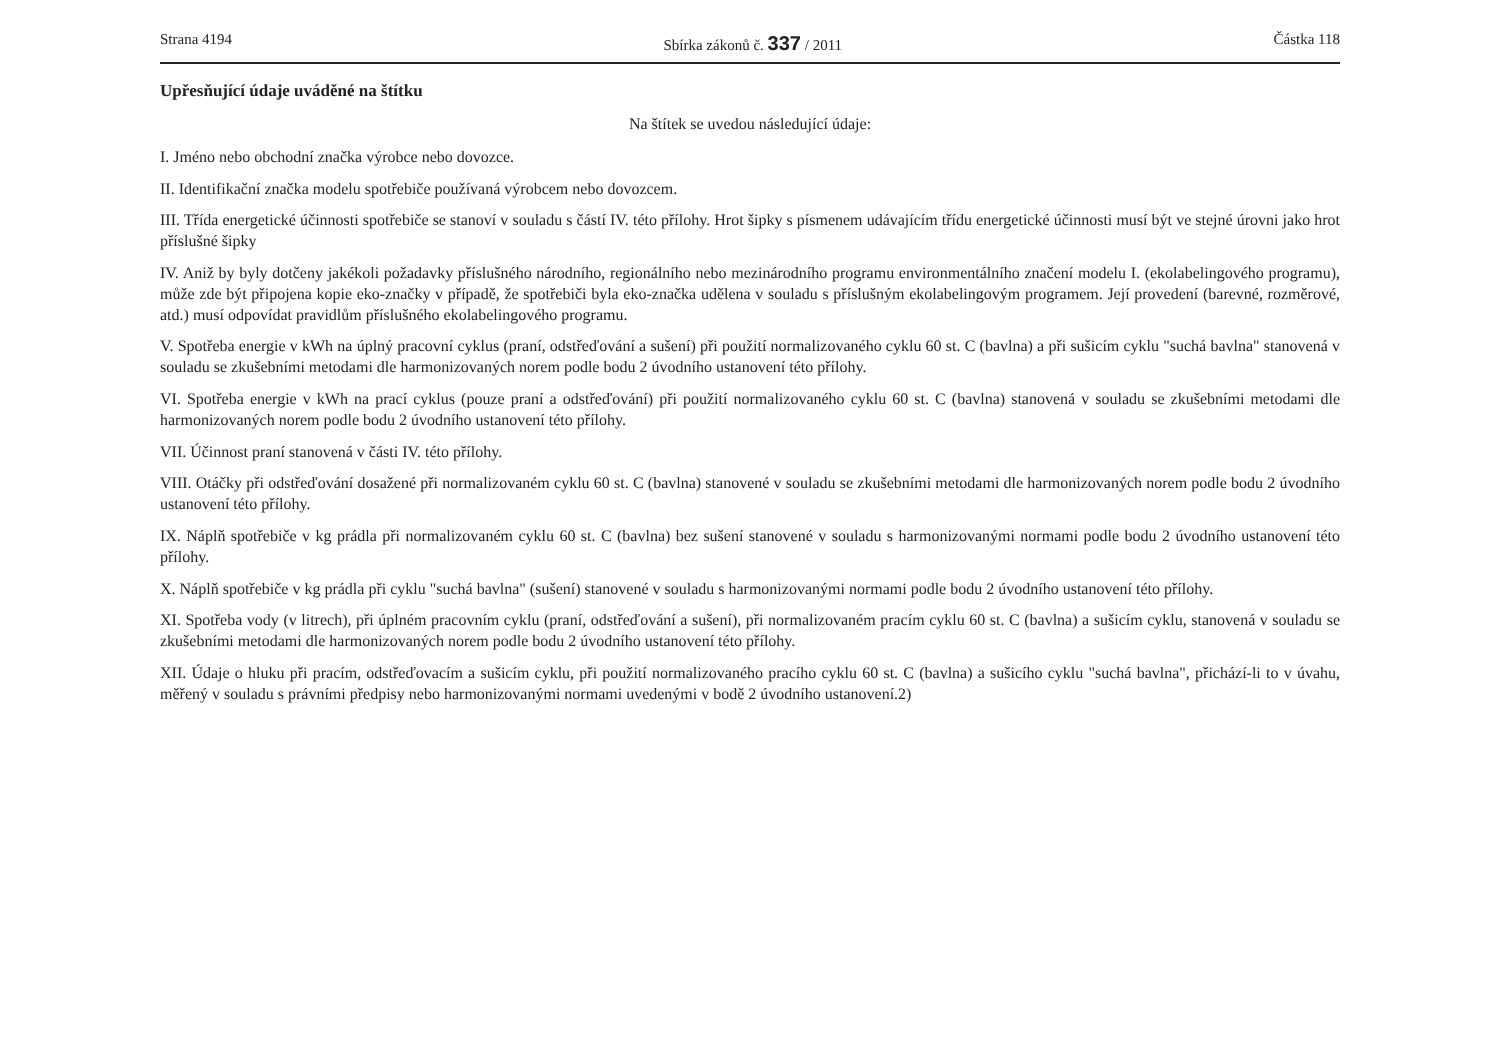Strana 4194 Sbírka zákonů č. 337 / 2011 Částka 118
Upřesňující údaje uváděné na štítku
Na štítek se uvedou následující údaje:
I. Jméno nebo obchodní značka výrobce nebo dovozce.
II. Identifikační značka modelu spotřebiče používaná výrobcem nebo dovozcem.
III. Třída energetické účinnosti spotřebiče se stanoví v souladu s částí IV. této přílohy. Hrot šipky s písmenem udávajícím třídu energetické účinnosti musí být ve stejné úrovni jako hrot příslušné šipky
IV. Aniž by byly dotčeny jakékoli požadavky příslušného národního, regionálního nebo mezinárodního programu environmentálního značení modelu I. (ekolabelingového programu), může zde být připojena kopie eko-značky v případě, že spotřebiči byla eko-značka udělena v souladu s příslušným ekolabelingovým programem. Její provedení (barevné, rozměrové, atd.) musí odpovídat pravidlům příslušného ekolabelingového programu.
V. Spotřeba energie v kWh na úplný pracovní cyklus (praní, odstřeďování a sušení) při použití normalizovaného cyklu 60 st. C (bavlna) a při sušicím cyklu "suchá bavlna" stanovená v souladu se zkušebními metodami dle harmonizovaných norem podle bodu 2 úvodního ustanovení této přílohy.
VI. Spotřeba energie v kWh na prací cyklus (pouze praní a odstřeďování) při použití normalizovaného cyklu 60 st. C (bavlna) stanovená v souladu se zkušebními metodami dle harmonizovaných norem podle bodu 2 úvodního ustanovení této přílohy.
VII. Účinnost praní stanovená v části IV. této přílohy.
VIII. Otáčky při odstřeďování dosažené při normalizovaném cyklu 60 st. C (bavlna) stanovené v souladu se zkušebními metodami dle harmonizovaných norem podle bodu 2 úvodního ustanovení této přílohy.
IX. Náplň spotřebiče v kg prádla při normalizovaném cyklu 60 st. C (bavlna) bez sušení stanovené v souladu s harmonizovanými normami podle bodu 2 úvodního ustanovení této přílohy.
X. Náplň spotřebiče v kg prádla při cyklu "suchá bavlna" (sušení) stanovené v souladu s harmonizovanými normami podle bodu 2 úvodního ustanovení této přílohy.
XI. Spotřeba vody (v litrech), při úplném pracovním cyklu (praní, odstřeďování a sušení), při normalizovaném pracím cyklu 60 st. C (bavlna) a sušicím cyklu, stanovená v souladu se zkušebními metodami dle harmonizovaných norem podle bodu 2 úvodního ustanovení této přílohy.
XII. Údaje o hluku při pracím, odstřeďovacím a sušicím cyklu, při použití normalizovaného pracího cyklu 60 st. C (bavlna) a sušicího cyklu "suchá bavlna", přichází-li to v úvahu, měřený v souladu s právními předpisy nebo harmonizovanými normami uvedenými v bodě 2 úvodního ustanovení.2)